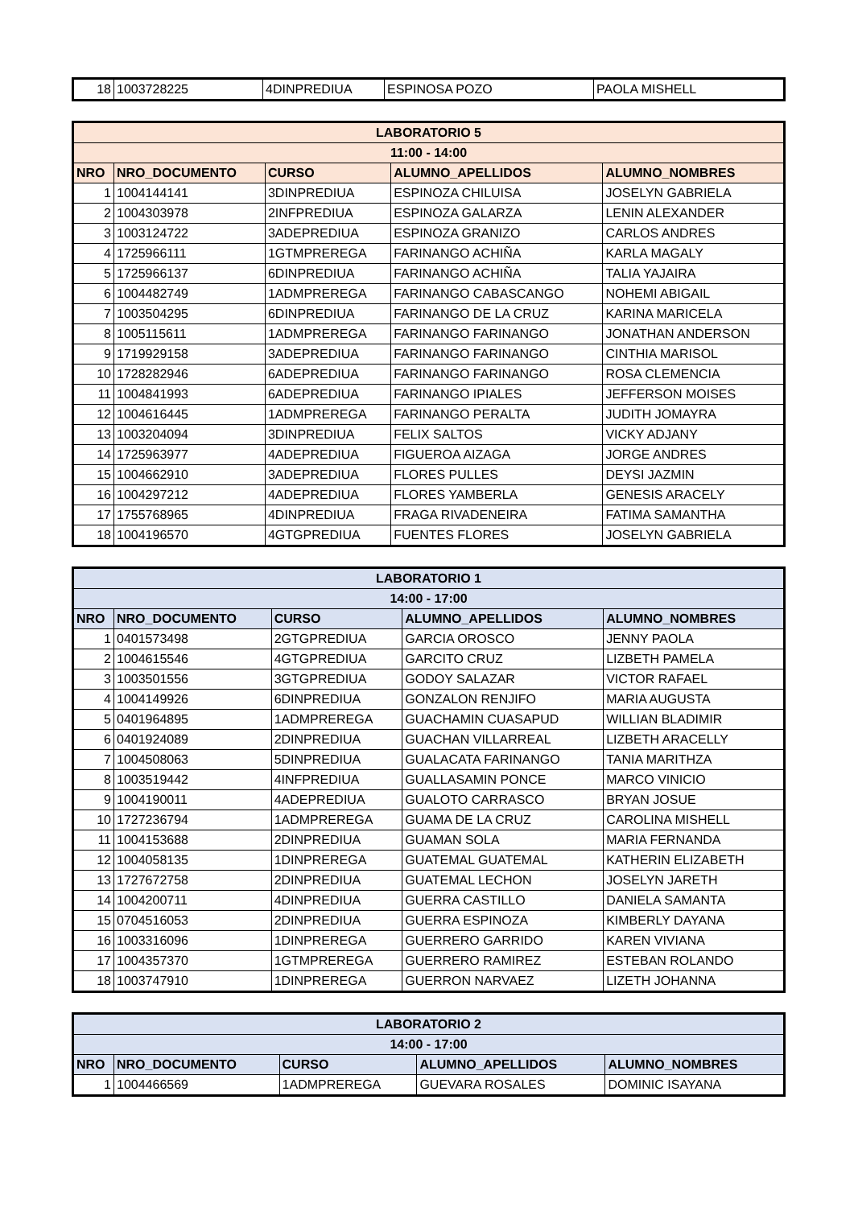| 18 | 1003728225 | 4DINPREDIUA | ESPINOSA POZO | PAOLA MISHELL |
| LABORATORIO 5 | | | | |
| --- | --- | --- | --- | --- |
| 11:00 - 14:00 | | | | |
| NRO | NRO_DOCUMENTO | CURSO | ALUMNO_APELLIDOS | ALUMNO_NOMBRES |
| 1 | 1004144141 | 3DINPREDIUA | ESPINOZA CHILUISA | JOSELYN GABRIELA |
| 2 | 1004303978 | 2INFPREDIUA | ESPINOZA GALARZA | LENIN ALEXANDER |
| 3 | 1003124722 | 3ADEPREDIUA | ESPINOZA GRANIZO | CARLOS ANDRES |
| 4 | 1725966111 | 1GTMPREREGA | FARINANGO ACHIÑA | KARLA MAGALY |
| 5 | 1725966137 | 6DINPREDIUA | FARINANGO ACHIÑA | TALIA YAJAIRA |
| 6 | 1004482749 | 1ADMPREREGA | FARINANGO CABASCANGO | NOHEMI ABIGAIL |
| 7 | 1003504295 | 6DINPREDIUA | FARINANGO DE LA CRUZ | KARINA MARICELA |
| 8 | 1005115611 | 1ADMPREREGA | FARINANGO FARINANGO | JONATHAN ANDERSON |
| 9 | 1719929158 | 3ADEPREDIUA | FARINANGO FARINANGO | CINTHIA MARISOL |
| 10 | 1728282946 | 6ADEPREDIUA | FARINANGO FARINANGO | ROSA CLEMENCIA |
| 11 | 1004841993 | 6ADEPREDIUA | FARINANGO IPIALES | JEFFERSON MOISES |
| 12 | 1004616445 | 1ADMPREREGA | FARINANGO PERALTA | JUDITH JOMAYRA |
| 13 | 1003204094 | 3DINPREDIUA | FELIX SALTOS | VICKY ADJANY |
| 14 | 1725963977 | 4ADEPREDIUA | FIGUEROA AIZAGA | JORGE ANDRES |
| 15 | 1004662910 | 3ADEPREDIUA | FLORES PULLES | DEYSI JAZMIN |
| 16 | 1004297212 | 4ADEPREDIUA | FLORES YAMBERLA | GENESIS ARACELY |
| 17 | 1755768965 | 4DINPREDIUA | FRAGA RIVADENEIRA | FATIMA SAMANTHA |
| 18 | 1004196570 | 4GTGPREDIUA | FUENTES FLORES | JOSELYN GABRIELA |
| LABORATORIO 1 | | | | |
| --- | --- | --- | --- | --- |
| 14:00 - 17:00 | | | | |
| NRO | NRO_DOCUMENTO | CURSO | ALUMNO_APELLIDOS | ALUMNO_NOMBRES |
| 1 | 0401573498 | 2GTGPREDIUA | GARCIA OROSCO | JENNY PAOLA |
| 2 | 1004615546 | 4GTGPREDIUA | GARCITO CRUZ | LIZBETH PAMELA |
| 3 | 1003501556 | 3GTGPREDIUA | GODOY SALAZAR | VICTOR RAFAEL |
| 4 | 1004149926 | 6DINPREDIUA | GONZALON RENJIFO | MARIA AUGUSTA |
| 5 | 0401964895 | 1ADMPREREGA | GUACHAMIN CUASAPUD | WILLIAN BLADIMIR |
| 6 | 0401924089 | 2DINPREDIUA | GUACHAN VILLARREAL | LIZBETH ARACELLY |
| 7 | 1004508063 | 5DINPREDIUA | GUALACATA FARINANGO | TANIA MARITHZA |
| 8 | 1003519442 | 4INFPREDIUA | GUALLASAMIN PONCE | MARCO VINICIO |
| 9 | 1004190011 | 4ADEPREDIUA | GUALOTO CARRASCO | BRYAN JOSUE |
| 10 | 1727236794 | 1ADMPREREGA | GUAMA DE LA CRUZ | CAROLINA MISHELL |
| 11 | 1004153688 | 2DINPREDIUA | GUAMAN SOLA | MARIA FERNANDA |
| 12 | 1004058135 | 1DINPREREGA | GUATEMAL GUATEMAL | KATHERIN ELIZABETH |
| 13 | 1727672758 | 2DINPREDIUA | GUATEMAL LECHON | JOSELYN JARETH |
| 14 | 1004200711 | 4DINPREDIUA | GUERRA CASTILLO | DANIELA SAMANTA |
| 15 | 0704516053 | 2DINPREDIUA | GUERRA ESPINOZA | KIMBERLY DAYANA |
| 16 | 1003316096 | 1DINPREREGA | GUERRERO GARRIDO | KAREN VIVIANA |
| 17 | 1004357370 | 1GTMPREREGA | GUERRERO RAMIREZ | ESTEBAN ROLANDO |
| 18 | 1003747910 | 1DINPREREGA | GUERRON NARVAEZ | LIZETH JOHANNA |
| LABORATORIO 2 | | | | |
| --- | --- | --- | --- | --- |
| 14:00 - 17:00 | | | | |
| NRO | NRO_DOCUMENTO | CURSO | ALUMNO_APELLIDOS | ALUMNO_NOMBRES |
| 1 | 1004466569 | 1ADMPREREGA | GUEVARA ROSALES | DOMINIC ISAYANA |